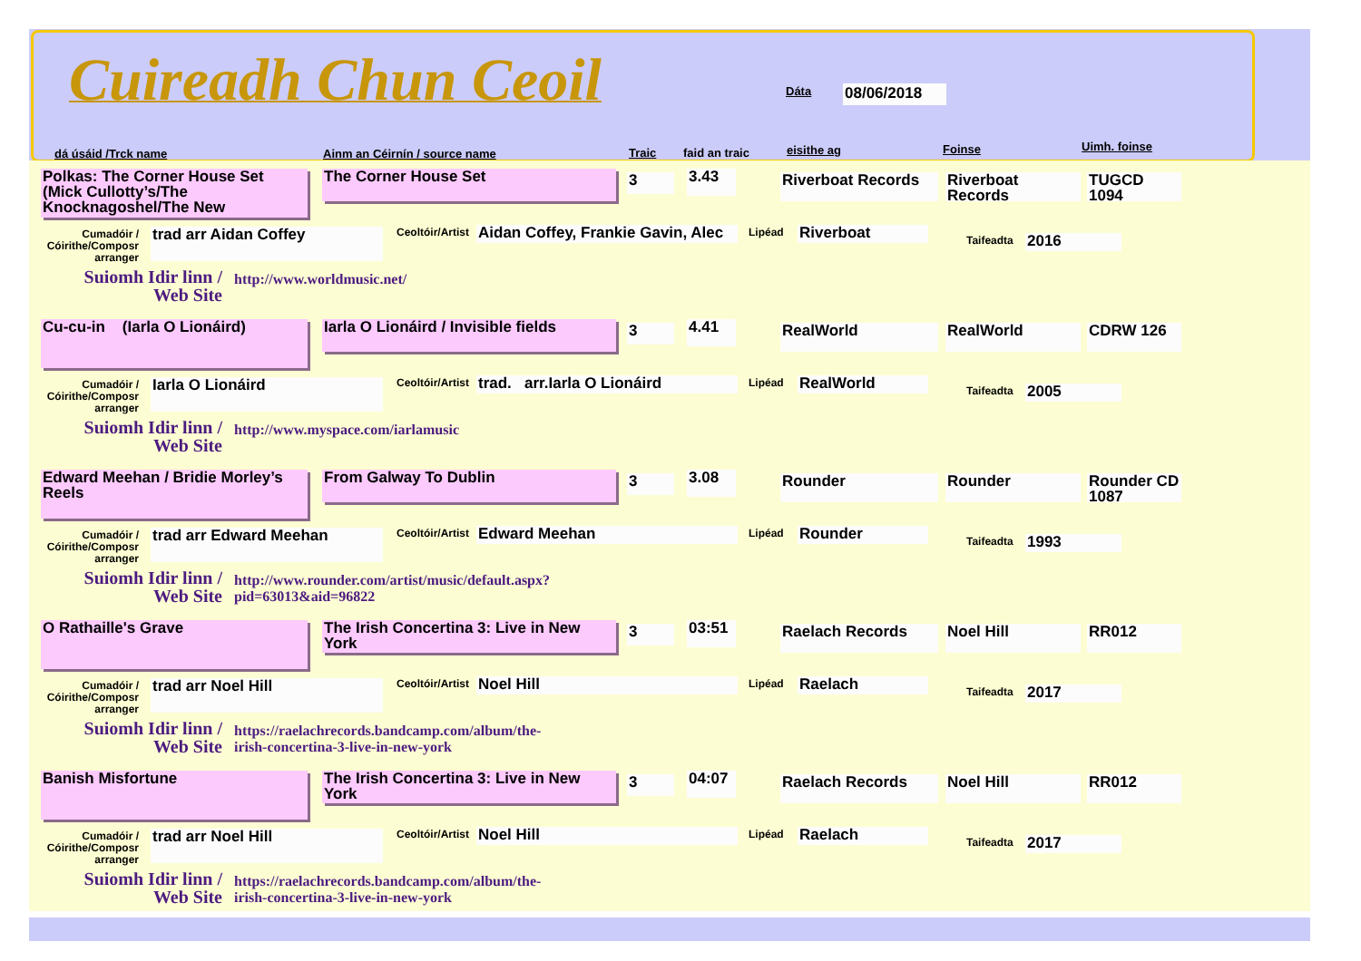Cuireadh Chun Ceoil Dáta 08/06/2018
dá úsáid /Trck name Ainm an Céirnín / source name Traic faid an traic eisithe ag Foinse Uimh. foinse
Polkas: The Corner House Set (Mick Cullotty’s/The Knocknagoshel/The New
The Corner House Set
3
3.43
Riverboat Records
Riverboat Records
TUGCD 1094
Cumadóir / Cóirithe/Composr arranger
trad arr Aidan Coffey Ceoltóir/Artist
Aidan Coffey, Frankie Gavin, Alec
Lipéad Riverboat Taifeadta 2016
Suiomh Idir linn / Web Site
http://www.worldmusic.net/
Cu-cu-in (Iarla O Lionáird)
Iarla O Lionáird / Invisible fields
3
4.41
RealWorld RealWorld CDRW 126
Cumadóir / Cóirithe/Composr arranger
Iarla O Lionáird Ceoltóir/Artist
trad. arr.Iarla O Lionáird
Lipéad RealWorld Taifeadta 2005
Suiomh Idir linn / Web Site
http://www.myspace.com/iarlamusic
Edward Meehan / Bridie Morley’s Reels
From Galway To Dublin
3
3.08
Rounder Rounder
Rounder CD 1087
Cumadóir / Cóirithe/Composr arranger
trad arr Edward Meehan Ceoltóir/Artist Edward Meehan Lipéad Rounder Taifeadta 1993
Suiomh Idir linn / Web Site
http://www.rounder.com/artist/music/default.aspx?pid=63013&aid=96822
O Rathaille's Grave
The Irish Concertina 3: Live in New York
3
03:51
Raelach Records Noel Hill RR012
Cumadóir / Cóirithe/Composr arranger
trad arr Noel Hill Ceoltóir/Artist Noel Hill Lipéad Raelach Taifeadta 2017
Suiomh Idir linn / Web Site
https://raelachrecords.bandcamp.com/album/the-irish-concertina-3-live-in-new-york
Banish Misfortune
The Irish Concertina 3: Live in New York
3
04:07
Raelach Records Noel Hill RR012
Cumadóir / Cóirithe/Composr arranger
trad arr Noel Hill Ceoltóir/Artist Noel Hill Lipéad Raelach Taifeadta 2017
Suiomh Idir linn / Web Site
https://raelachrecords.bandcamp.com/album/the-irish-concertina-3-live-in-new-york